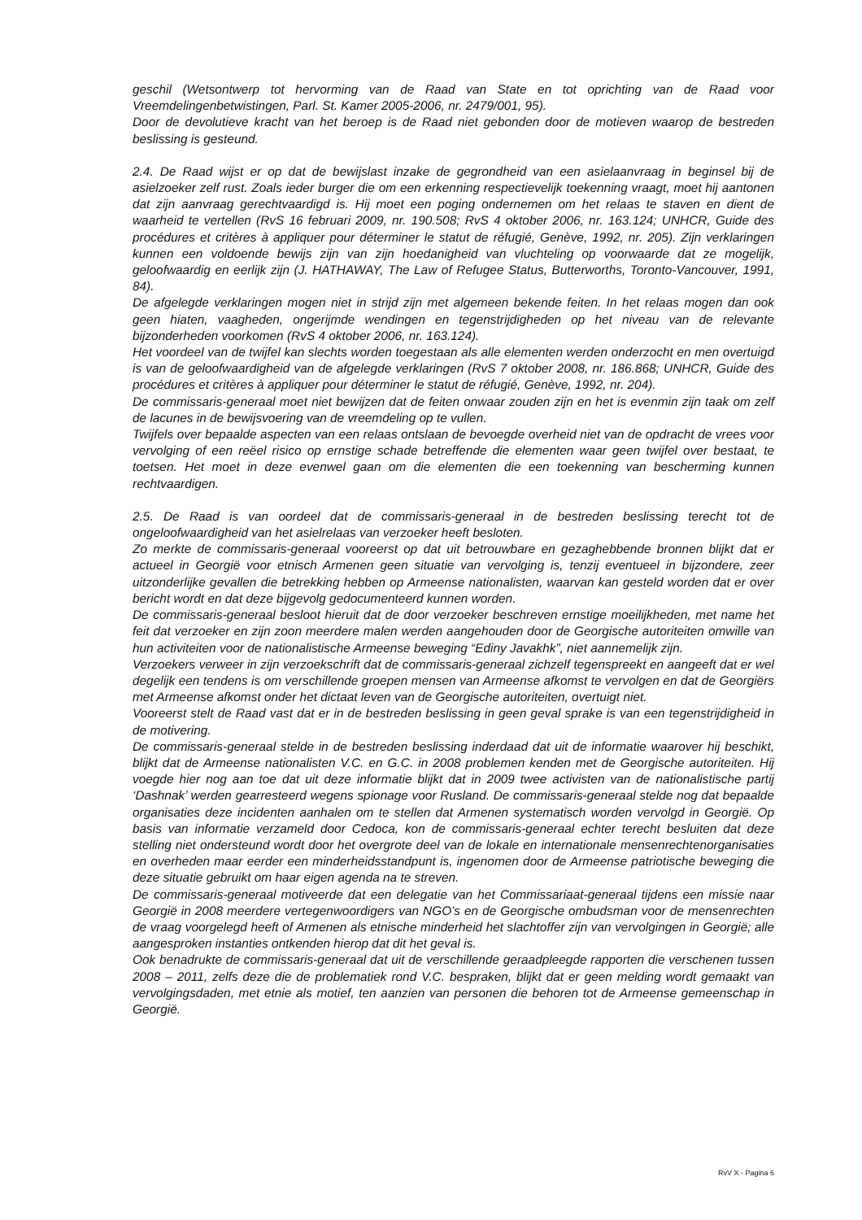geschil (Wetsontwerp tot hervorming van de Raad van State en tot oprichting van de Raad voor Vreemdelingenbetwistingen, Parl. St. Kamer 2005-2006, nr. 2479/001, 95).
Door de devolutieve kracht van het beroep is de Raad niet gebonden door de motieven waarop de bestreden beslissing is gesteund.
2.4. De Raad wijst er op dat de bewijslast inzake de gegrondheid van een asielaanvraag in beginsel bij de asielzoeker zelf rust. Zoals ieder burger die om een erkenning respectievelijk toekenning vraagt, moet hij aantonen dat zijn aanvraag gerechtvaardigd is. Hij moet een poging ondernemen om het relaas te staven en dient de waarheid te vertellen (RvS 16 februari 2009, nr. 190.508; RvS 4 oktober 2006, nr. 163.124; UNHCR, Guide des procédures et critères à appliquer pour déterminer le statut de réfugié, Genève, 1992, nr. 205). Zijn verklaringen kunnen een voldoende bewijs zijn van zijn hoedanigheid van vluchteling op voorwaarde dat ze mogelijk, geloofwaardig en eerlijk zijn (J. HATHAWAY, The Law of Refugee Status, Butterworths, Toronto-Vancouver, 1991, 84).
De afgelegde verklaringen mogen niet in strijd zijn met algemeen bekende feiten. In het relaas mogen dan ook geen hiaten, vaagheden, ongerijmde wendingen en tegenstrijdigheden op het niveau van de relevante bijzonderheden voorkomen (RvS 4 oktober 2006, nr. 163.124).
Het voordeel van de twijfel kan slechts worden toegestaan als alle elementen werden onderzocht en men overtuigd is van de geloofwaardigheid van de afgelegde verklaringen (RvS 7 oktober 2008, nr. 186.868; UNHCR, Guide des procédures et critères à appliquer pour déterminer le statut de réfugié, Genève, 1992, nr. 204).
De commissaris-generaal moet niet bewijzen dat de feiten onwaar zouden zijn en het is evenmin zijn taak om zelf de lacunes in de bewijsvoering van de vreemdeling op te vullen.
Twijfels over bepaalde aspecten van een relaas ontslaan de bevoegde overheid niet van de opdracht de vrees voor vervolging of een reëel risico op ernstige schade betreffende die elementen waar geen twijfel over bestaat, te toetsen. Het moet in deze evenwel gaan om die elementen die een toekenning van bescherming kunnen rechtvaardigen.
2.5. De Raad is van oordeel dat de commissaris-generaal in de bestreden beslissing terecht tot de ongeloofwaardigheid van het asielrelaas van verzoeker heeft besloten.
Zo merkte de commissaris-generaal vooreerst op dat uit betrouwbare en gezaghebbende bronnen blijkt dat er actueel in Georgië voor etnisch Armenen geen situatie van vervolging is, tenzij eventueel in bijzondere, zeer uitzonderlijke gevallen die betrekking hebben op Armeense nationalisten, waarvan kan gesteld worden dat er over bericht wordt en dat deze bijgevolg gedocumenteerd kunnen worden.
De commissaris-generaal besloot hieruit dat de door verzoeker beschreven ernstige moeilijkheden, met name het feit dat verzoeker en zijn zoon meerdere malen werden aangehouden door de Georgische autoriteiten omwille van hun activiteiten voor de nationalistische Armeense beweging “Ediny Javakhk”, niet aannemelijk zijn.
Verzoekers verweer in zijn verzoekschrift dat de commissaris-generaal zichzelf tegenspreekt en aangeeft dat er wel degelijk een tendens is om verschillende groepen mensen van Armeense afkomst te vervolgen en dat de Georgiërs met Armeense afkomst onder het dictaat leven van de Georgische autoriteiten, overtuigt niet.
Vooreerst stelt de Raad vast dat er in de bestreden beslissing in geen geval sprake is van een tegenstrijdigheid in de motivering.
De commissaris-generaal stelde in de bestreden beslissing inderdaad dat uit de informatie waarover hij beschikt, blijkt dat de Armeense nationalisten V.C. en G.C. in 2008 problemen kenden met de Georgische autoriteiten. Hij voegde hier nog aan toe dat uit deze informatie blijkt dat in 2009 twee activisten van de nationalistische partij ‘Dashnak’ werden gearresteerd wegens spionage voor Rusland. De commissaris-generaal stelde nog dat bepaalde organisaties deze incidenten aanhalen om te stellen dat Armenen systematisch worden vervolgd in Georgië. Op basis van informatie verzameld door Cedoca, kon de commissaris-generaal echter terecht besluiten dat deze stelling niet ondersteund wordt door het overgrote deel van de lokale en internationale mensenrechtenorganisaties en overheden maar eerder een minderheidsstandpunt is, ingenomen door de Armeense patriotische beweging die deze situatie gebruikt om haar eigen agenda na te streven.
De commissaris-generaal motiveerde dat een delegatie van het Commissariaat-generaal tijdens een missie naar Georgië in 2008 meerdere vertegenwoordigers van NGO’s en de Georgische ombudsman voor de mensenrechten de vraag voorgelegd heeft of Armenen als etnische minderheid het slachtoffer zijn van vervolgingen in Georgië; alle aangesproken instanties ontkenden hierop dat dit het geval is.
Ook benadrukte de commissaris-generaal dat uit de verschillende geraadpleegde rapporten die verschenen tussen 2008 – 2011, zelfs deze die de problematiek rond V.C. bespraken, blijkt dat er geen melding wordt gemaakt van vervolgingsdaden, met etnie als motief, ten aanzien van personen die behoren tot de Armeense gemeenschap in Georgië.
RvV X - Pagina 6